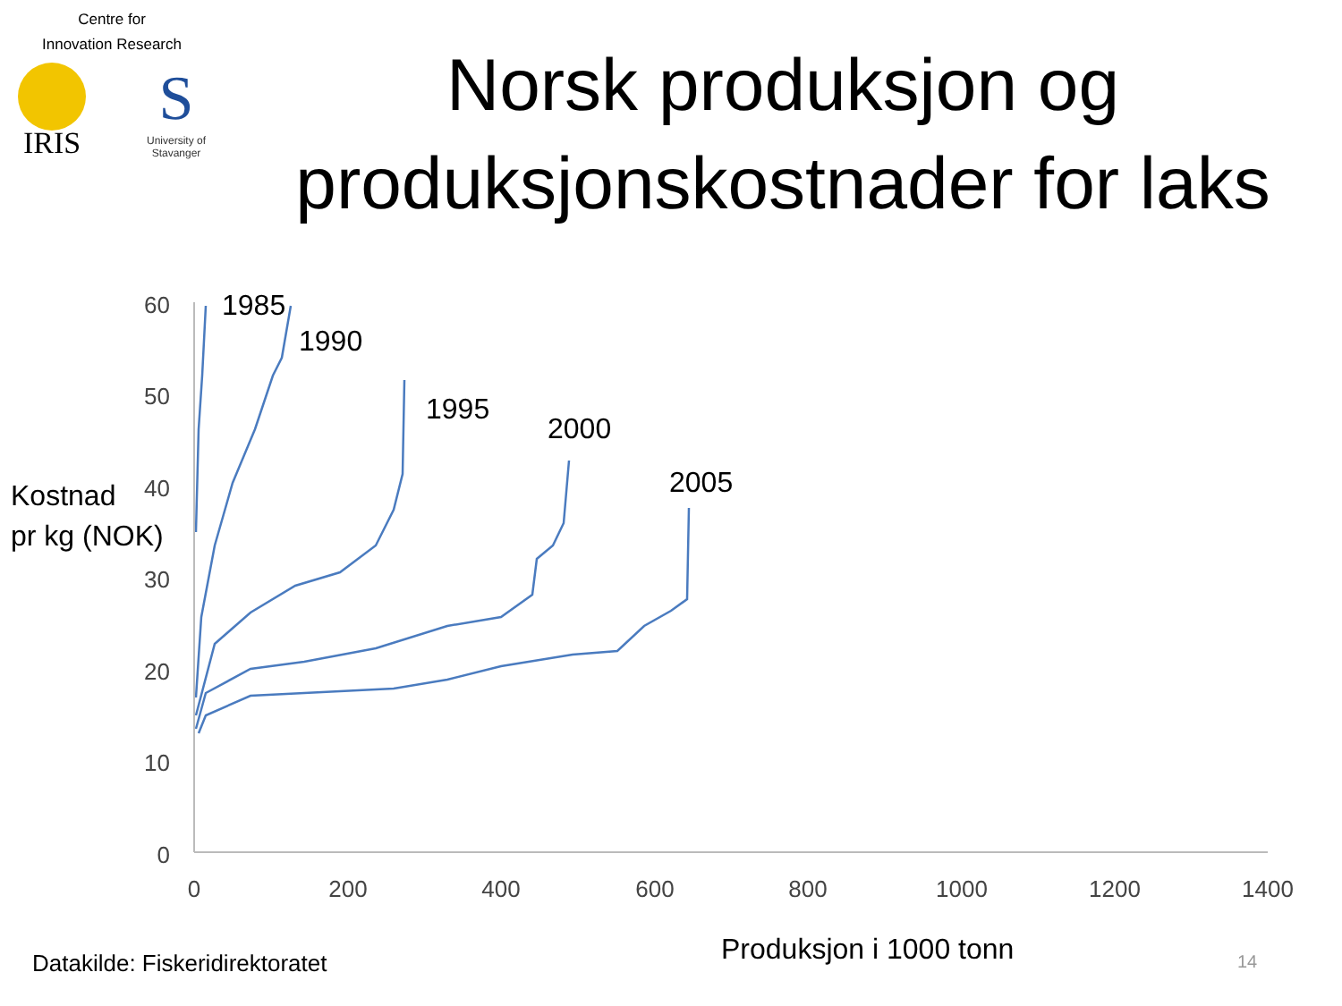Centre for
Innovation Research
IRIS
S
University of
Stavanger
Norsk produksjon og produksjonskostnader for laks
60
50
40
30
20
10
0
0
200
400
600
800
1000
1200
1400
1985
1990
1995
2000
2005
Kostnad
pr kg (NOK)
Produksjon i 1000 tonn
Datakilde: Fiskeridirektoratet
14